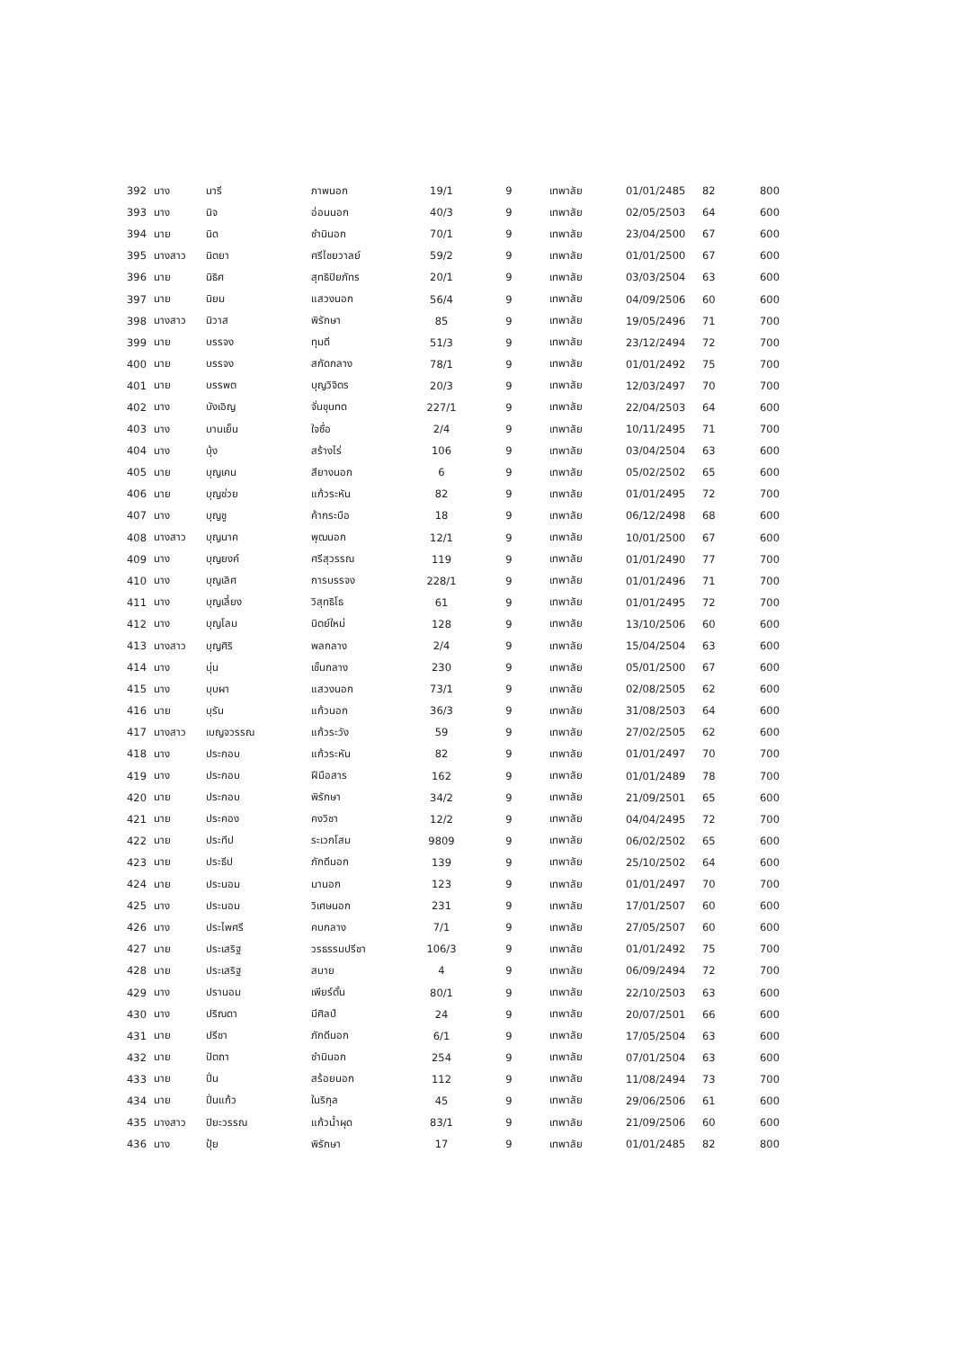| 392 | นาง | นารี | ภาพนอก | 19/1 | 9 | เทพาลัย | 01/01/2485 | 82 | 800 |
| 393 | นาง | นิจ | อ่อนนอก | 40/3 | 9 | เทพาลัย | 02/05/2503 | 64 | 600 |
| 394 | นาย | นิด | ชำนินอก | 70/1 | 9 | เทพาลัย | 23/04/2500 | 67 | 600 |
| 395 | นางสาว | นิตยา | ศรีไชยวาลย์ | 59/2 | 9 | เทพาลัย | 01/01/2500 | 67 | 600 |
| 396 | นาย | นิธิศ | สุทธิปิยภัทร | 20/1 | 9 | เทพาลัย | 03/03/2504 | 63 | 600 |
| 397 | นาย | นิยม | แสวงนอก | 56/4 | 9 | เทพาลัย | 04/09/2506 | 60 | 600 |
| 398 | นางสาว | นิวาส | พิรักษา | 85 | 9 | เทพาลัย | 19/05/2496 | 71 | 700 |
| 399 | นาย | บรรจง | ทุมดี | 51/3 | 9 | เทพาลัย | 23/12/2494 | 72 | 700 |
| 400 | นาย | บรรจง | สกัดกลาง | 78/1 | 9 | เทพาลัย | 01/01/2492 | 75 | 700 |
| 401 | นาย | บรรพต | บุญวิจิตร | 20/3 | 9 | เทพาลัย | 12/03/2497 | 70 | 700 |
| 402 | นาง | บังเอิญ | จั่นขุนทด | 227/1 | 9 | เทพาลัย | 22/04/2503 | 64 | 600 |
| 403 | นาง | บานเย็น | ใจซื่อ | 2/4 | 9 | เทพาลัย | 10/11/2495 | 71 | 700 |
| 404 | นาง | บุ้ง | สร้างไร่ | 106 | 9 | เทพาลัย | 03/04/2504 | 63 | 600 |
| 405 | นาย | บุญเคน | สียางนอก | 6 | 9 | เทพาลัย | 05/02/2502 | 65 | 600 |
| 406 | นาย | บุญช่วย | แก้วระหัน | 82 | 9 | เทพาลัย | 01/01/2495 | 72 | 700 |
| 407 | นาง | บุญชู | ค้ากระบือ | 18 | 9 | เทพาลัย | 06/12/2498 | 68 | 600 |
| 408 | นางสาว | บุญนาค | พุฒนอก | 12/1 | 9 | เทพาลัย | 10/01/2500 | 67 | 600 |
| 409 | นาง | บุญยงค์ | ศรีสุวรรณ | 119 | 9 | เทพาลัย | 01/01/2490 | 77 | 700 |
| 410 | นาง | บุญเลิศ | การบรรจง | 228/1 | 9 | เทพาลัย | 01/01/2496 | 71 | 700 |
| 411 | นาง | บุญเลี้ยง | วิสุทธิโธ | 61 | 9 | เทพาลัย | 01/01/2495 | 72 | 700 |
| 412 | นาง | บุญโลม | นิตย์ใหม่ | 128 | 9 | เทพาลัย | 13/10/2506 | 60 | 600 |
| 413 | นางสาว | บุญศิริ | พลกลาง | 2/4 | 9 | เทพาลัย | 15/04/2504 | 63 | 600 |
| 414 | นาง | บุ่น | เช็นกลาง | 230 | 9 | เทพาลัย | 05/01/2500 | 67 | 600 |
| 415 | นาง | บุบผา | แสวงนอก | 73/1 | 9 | เทพาลัย | 02/08/2505 | 62 | 600 |
| 416 | นาย | บุรัน | แก้วนอก | 36/3 | 9 | เทพาลัย | 31/08/2503 | 64 | 600 |
| 417 | นางสาว | เบญจวรรณ | แก้วระวัง | 59 | 9 | เทพาลัย | 27/02/2505 | 62 | 600 |
| 418 | นาง | ประกอบ | แก้วระหัน | 82 | 9 | เทพาลัย | 01/01/2497 | 70 | 700 |
| 419 | นาง | ประกอบ | ฝีมือสาร | 162 | 9 | เทพาลัย | 01/01/2489 | 78 | 700 |
| 420 | นาย | ประกอบ | พิรักษา | 34/2 | 9 | เทพาลัย | 21/09/2501 | 65 | 600 |
| 421 | นาย | ประคอง | คงวิชา | 12/2 | 9 | เทพาลัย | 04/04/2495 | 72 | 700 |
| 422 | นาย | ประทีป | ระเวกโสม | 9809 | 9 | เทพาลัย | 06/02/2502 | 65 | 600 |
| 423 | นาย | ประธีป | ภักดีนอก | 139 | 9 | เทพาลัย | 25/10/2502 | 64 | 600 |
| 424 | นาย | ประนอม | มานอก | 123 | 9 | เทพาลัย | 01/01/2497 | 70 | 700 |
| 425 | นาง | ประนอม | วิเศษนอก | 231 | 9 | เทพาลัย | 17/01/2507 | 60 | 600 |
| 426 | นาง | ประไพศรี | คบกลาง | 7/1 | 9 | เทพาลัย | 27/05/2507 | 60 | 600 |
| 427 | นาย | ประเสริฐ | วรธรรมปรีชา | 106/3 | 9 | เทพาลัย | 01/01/2492 | 75 | 700 |
| 428 | นาย | ประเสริฐ | สบาย | 4 | 9 | เทพาลัย | 06/09/2494 | 72 | 700 |
| 429 | นาง | ปรานอม | เพียร์ตั้น | 80/1 | 9 | เทพาลัย | 22/10/2503 | 63 | 600 |
| 430 | นาง | ปริณดา | มีศิลป์ | 24 | 9 | เทพาลัย | 20/07/2501 | 66 | 600 |
| 431 | นาย | ปรีชา | ภักดีนอก | 6/1 | 9 | เทพาลัย | 17/05/2504 | 63 | 600 |
| 432 | นาย | ปัตถา | ชำนินอก | 254 | 9 | เทพาลัย | 07/01/2504 | 63 | 600 |
| 433 | นาย | ปิ่น | สร้อยนอก | 112 | 9 | เทพาลัย | 11/08/2494 | 73 | 700 |
| 434 | นาย | ปิ่นแก้ว | ในริกุล | 45 | 9 | เทพาลัย | 29/06/2506 | 61 | 600 |
| 435 | นางสาว | ปิยะวรรณ | แก้วน้ำผุด | 83/1 | 9 | เทพาลัย | 21/09/2506 | 60 | 600 |
| 436 | นาง | ปุ้ย | พิรักษา | 17 | 9 | เทพาลัย | 01/01/2485 | 82 | 800 |